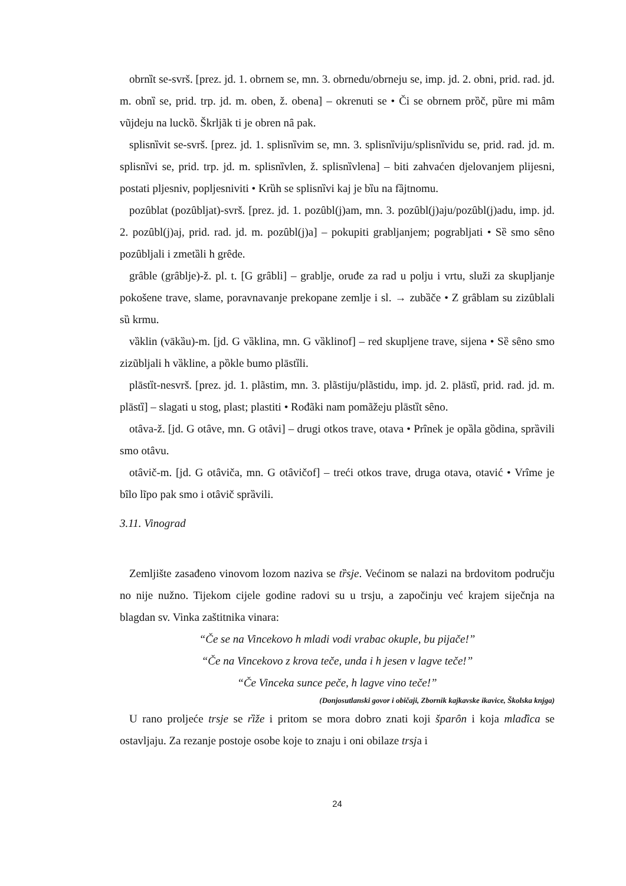obrnȉt se-svrš. [prez. jd. 1. obrnem se, mn. 3. obrnedu/obrneju se, imp. jd. 2. obni, prid. rad. jd. m. obnȉ se, prid. trp. jd. m. oben, ž. obena] – okrenuti se • Či se obrnem prȍč, pȕre mi mȃm vũjdeju na luckȍ. Škrljãk ti je obren nȃ pak.
splisnȉvit se-svrš. [prez. jd. 1. splisnȉvim se, mn. 3. splisnȉviju/splisnȉvidu se, prid. rad. jd. m. splisnȉvi se, prid. trp. jd. m. splisnȉvlen, ž. splisnȉvlena] – biti zahvaćen djelovanjem plijesni, postati pljesniv, popljesniviti • Krȕh se splisnȉvi kaj je bȉu na fȁjtnomu.
pozȗblat (pozȗbljat)-svrš. [prez. jd. 1. pozȗbl(j)am, mn. 3. pozȗbl(j)aju/pozȗbl(j)adu, imp. jd. 2. pozȗbl(j)aj, prid. rad. jd. m. pozȗbl(j)a] – pokupiti grabljanjem; pograbljati • Sȅ smo sȇno pozȗbljali i zmetȁli h grȇde.
grȃble (grȃblje)-ž. pl. t. [G grȃbli] – grablje, oruđe za rad u polju i vrtu, služi za skupljanje pokošene trave, slame, poravnavanje prekopane zemlje i sl. → zubȁče • Z grȃblam su zizȗblali sȕ krmu.
vȁklin (vākȁu)-m. [jd. G vȁklina, mn. G vȁklinof] – red skupljene trave, sijena • Sȅ sȇno smo zizũbljali h vȁkline, a pȍkle bumo plāstȉli.
plāstȉt-nesvrš. [prez. jd. 1. plãstim, mn. 3. plãstiju/plãstidu, imp. jd. 2. plāstȉ, prid. rad. jd. m. plāstȉ] – slagati u stog, plast; plastiti • Rođãki nam pomãžeju plāstȉt sȇno.
otȃva-ž. [jd. G otȃve, mn. G otȃvi] – drugi otkos trave, otava • Prȋnek je opȁla gȍdina, sprȁvili smo otȃvu.
otȃvič-m. [jd. G otȃviča, mn. G otȃvičof] – treći otkos trave, druga otava, otavić • Vrȋme je bȋlo lĩpo pak smo i otȃvič sprȁvili.
3.11. Vinograd
Zemljište zasađeno vinovom lozom naziva se tȑsje. Većinom se nalazi na brdovitom području no nije nužno. Tijekom cijele godine radovi su u trsju, a započinju već krajem siječnja na blagdan sv. Vinka zaštitnika vinara:
“Če se na Vincekovo h mladi vodi vrabac okuple, bu pijače!”
“Če na Vincekovo z krova teče, unda i h jesen v lagve teče!”
“Če Vinceka sunce peče, h lagve vino teče!”
(Donjosutlanski govor i običaji, Zbornik kajkavske ikavice, Školska knjga)
U rano proljeće trsje se rȉže i pritom se mora dobro znati koji šparȏn i koja mladȉca se ostavljaju. Za rezanje postoje osobe koje to znaju i oni obilaze trsja i
24